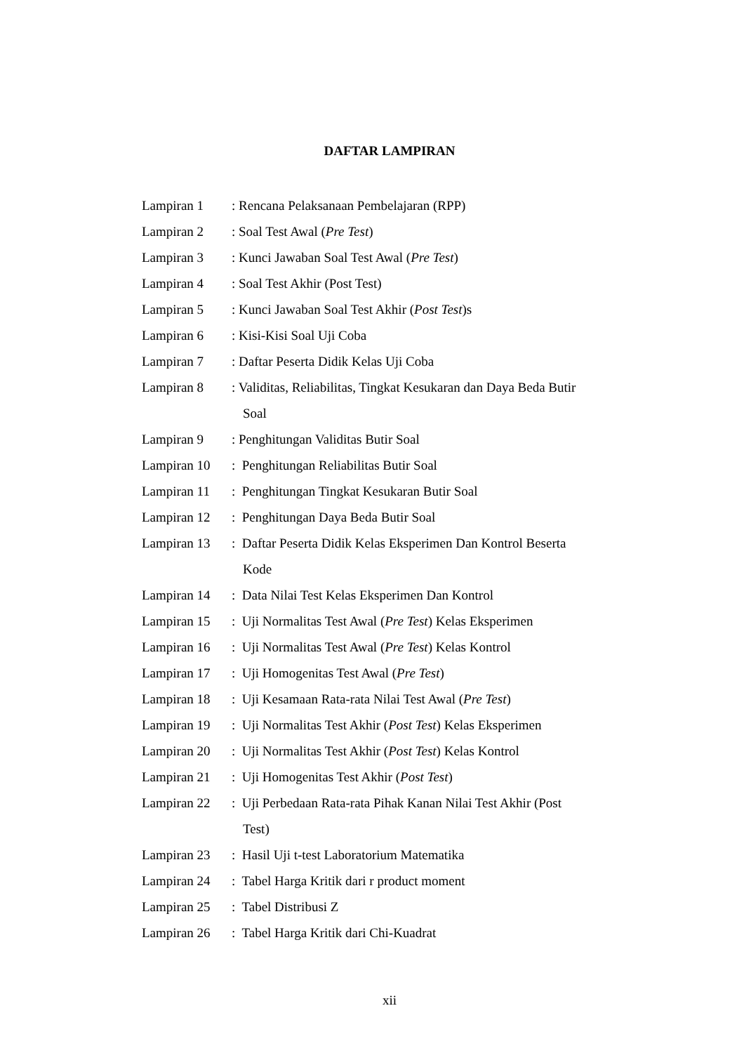DAFTAR LAMPIRAN
Lampiran 1 : Rencana Pelaksanaan Pembelajaran (RPP)
Lampiran 2 : Soal Test Awal (Pre Test)
Lampiran 3 : Kunci Jawaban Soal Test Awal (Pre Test)
Lampiran 4 : Soal Test Akhir (Post Test)
Lampiran 5 : Kunci Jawaban Soal Test Akhir (Post Test)s
Lampiran 6 : Kisi-Kisi Soal Uji Coba
Lampiran 7 : Daftar Peserta Didik Kelas Uji Coba
Lampiran 8 : Validitas, Reliabilitas, Tingkat Kesukaran dan Daya Beda Butir
Soal
Lampiran 9 : Penghitungan Validitas Butir Soal
Lampiran 10 : Penghitungan Reliabilitas Butir Soal
Lampiran 11 : Penghitungan Tingkat Kesukaran Butir Soal
Lampiran 12 : Penghitungan Daya Beda Butir Soal
Lampiran 13 : Daftar Peserta Didik Kelas Eksperimen Dan Kontrol Beserta
Kode
Lampiran 14 : Data Nilai Test Kelas Eksperimen Dan Kontrol
Lampiran 15 : Uji Normalitas Test Awal (Pre Test) Kelas Eksperimen
Lampiran 16 : Uji Normalitas Test Awal (Pre Test) Kelas Kontrol
Lampiran 17 : Uji Homogenitas Test Awal (Pre Test)
Lampiran 18 : Uji Kesamaan Rata-rata Nilai Test Awal (Pre Test)
Lampiran 19 : Uji Normalitas Test Akhir (Post Test) Kelas Eksperimen
Lampiran 20 : Uji Normalitas Test Akhir (Post Test) Kelas Kontrol
Lampiran 21 : Uji Homogenitas Test Akhir (Post Test)
Lampiran 22 : Uji Perbedaan Rata-rata Pihak Kanan Nilai Test Akhir (Post
Test)
Lampiran 23 : Hasil Uji t-test Laboratorium Matematika
Lampiran 24 : Tabel Harga Kritik dari r product moment
Lampiran 25 : Tabel Distribusi Z
Lampiran 26 : Tabel Harga Kritik dari Chi-Kuadrat
xii